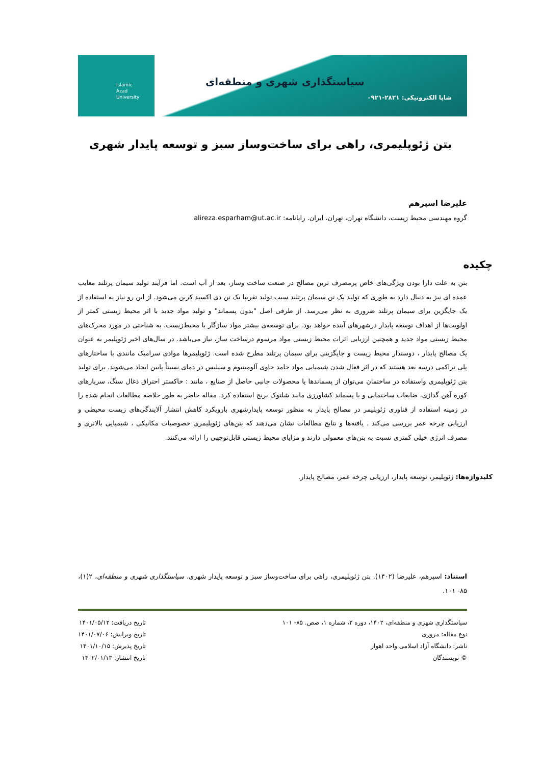Islamic
Azad
University
سیاستگذاری شهری و منطقه‌ای
شاپا الکترونیکی: ۲۸۲۱-۰۹۲۱
بتن ژئوپلیمری، راهی برای ساخت‌وساز سبز و توسعه پایدار شهری
علیرضا اسپرهم
گروه مهندسی محیط زیست، دانشگاه تهران، تهران، ایران. رایانامه: alireza.esparham@ut.ac.ir
چکیده
بتن به علت دارا بودن ویژگی‌های خاص پرمصرف ترین مصالح در صنعت ساخت وساز، بعد از آب است. اما فرآیند تولید سیمان پرتلند معایب عمده ای نیز به دنبال دارد به طوری که تولید یک تن سیمان پرتلند سبب تولید تقریبا یک تن دی اکسید کربن می‌شود. از این رو نیاز به استفاده از یک جایگزین برای سیمان پرتلند ضروری به نظر می‌رسد. از طرفی اصل "بدون پسماند" و تولید مواد جدید با اثر محیط زیستی کمتر از اولویت‌ها از اهداف توسعه پایدار درشهرهای آینده خواهد بود. برای توسعه‌ی بیشتر مواد سازگار با محیط‌زیست، به شناختی در مورد محرک‌های محیط زیستی مواد جدید و همچنین ارزیابی اثرات محیط زیستی مواد مرسوم درساخت ساز، نیاز می‌باشد. در سال‌های اخیر ژئوپلیمر به عنوان یک مصالح پایدار ، دوستدار محیط زیست و جایگزینی برای سیمان پرتلند مطرح شده است. ژئوپلیمرها موادی سرامیک مانندی با ساختارهای پلی تراکمی درسه بعد هستند که در اثر فعال شدن شیمیایی مواد جامد حاوی آلومینیوم و سیلیس در دمای نسبتاً پایین ایجاد می‌شوند. برای تولید بتن ژئوپلیمری واستفاده در ساختمان می‌توان از پسماندها یا محصولات جانبی حاصل از صنایع ، مانند : خاکستر احتراق ذغال سنگ، سربار‌های کوره آهن گدازی، ضایعات ساختمانی و یا پسماند کشاورزی مانند شلتوک برنج استفاده کرد. مقاله حاضر به طور خلاصه مطالعات انجام شده را در زمینه استفاده از فناوری ژئوپلیمر در مصالح پایدار به منظور توسعه پایدارشهری بارویکرد کاهش انتشار آلایندگی‌های زیست محیطی و ارزیابی چرخه عمر بررسی می‌کند . یافته‌ها و نتایج مطالعات نشان می‌دهند که بتن‌های ژئوپلیمری خصوصیات مکانیکی ، شیمیایی بالاتری و مصرف انرژی خیلی کمتری نسبت به بتن‌های معمولی دارند و مزایای محیط زیستی قابل‌توجهی را ارائه می‌کنند.
کلیدواژه‌ها: ژئوپلیمر، توسعه پایدار، ارزیابی چرخه عمر، مصالح پایدار.
استناد: اسپرهم، علیرضا (۱۴۰۲). بتن ژئوپلیمری، راهی برای ساخت‌وساز سبز و توسعه پایدار شهری. سیاستگذاری شهری و منطقه‌ای، ۲(۱)، ۸۵- ۱۰۱.
سیاستگذاری شهری و منطقه‌ای، ۱۴۰۲، دوره ۲، شماره ۱، صص. ۸۵- ۱۰۱
نوع مقاله: مروری
ناشر: دانشگاه آزاد اسلامی واحد اهواز
© نویسندگان
تاریخ دریافت: ۱۴۰۱/۰۵/۱۲
تاریخ ویرایش: ۱۴۰۱/۰۷/۰۶
تاریخ پذیرش: ۱۴۰۱/۱۰/۱۵
تاریخ انتشار: ۱۴۰۲/۰۱/۱۳